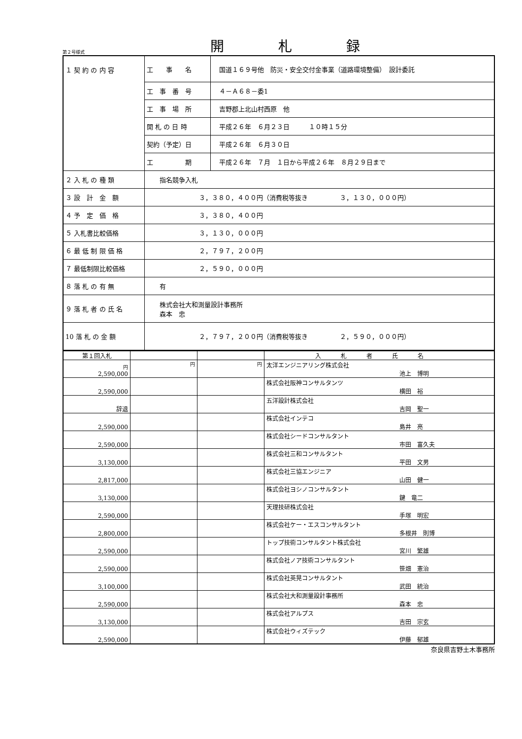第２号様式
開札録
| １ 契 約 の 内 容 | 工 事 名 | 国道１６９号他 防災・安全交付金事業（道路環境整備） 設計委託 |
| | 工 事 番 号 | ４－Ａ６８－委1 |
| | 工 事 場 所 | 吉野郡上北山村西原 他 |
| | 開 札 の 日 時 | 平成２６年 ６月２３日 １０時１５分 |
| | 契約（予定）日 | 平成２６年 ６月３０日 |
| | 工 期 | 平成２６年 ７月 １日から平成２６年 ８月２９日まで |
| ２ 入 札 の 種 類 | 指名競争入札 | |
| ３ 設 計 金 額 | ３，３８０，４００円（消費税等抜き ３，１３０，０００円） | |
| ４ 予 定 価 格 | ３，３８０，４００円 | |
| ５ 入札書比較価格 | ３，１３０，０００円 | |
| ６ 最 低 制 限 価 格 | ２，７９７，２００円 | |
| ７ 最低制限比較価格 | ２，５９０，０００円 | |
| ８ 落 札 の 有 無 | 有 | |
| ９ 落 札 者 の 氏 名 | 株式会社大和測量設計事務所 森本 忠 | |
| 10 落 札 の 金 額 | ２，７９７，２００円（消費税等抜き ２，５９０，０００円） | |
| 第１回入札 | | | 入札者氏名 |
| 円 2,590,000 | 円 | 円 | 太洋エンジニアリング株式会社 池上 博明 |
| 2,590,000 | | | 株式会社阪神コンサルタンツ 横田 裕 |
| 辞退 | | | 五洋設計株式会社 吉岡 聖一 |
| 2,590,000 | | | 株式会社インテコ 島井 亮 |
| 2,590,000 | | | 株式会社シードコンサルタント 市田 富久夫 |
| 3,130,000 | | | 株式会社三和コンサルタント 平田 文男 |
| 2,817,000 | | | 株式会社三協エンジニア 山田 健一 |
| 3,130,000 | | | 株式会社ヨシノコンサルタント 鍵 竜二 |
| 2,590,000 | | | 天理技研株式会社 手塚 明宏 |
| 2,800,000 | | | 株式会社ケー・エスコンサルタント 多根井 則博 |
| 2,590,000 | | | トップ技術コンサルタント株式会社 宮川 繁雄 |
| 2,590,000 | | | 株式会社ノア技術コンサルタント 笹畑 憲治 |
| 3,100,000 | | | 株式会社英晃コンサルタント 武田 統治 |
| 2,590,000 | | | 株式会社大和測量設計事務所 森本 忠 |
| 3,130,000 | | | 株式会社アルプス 吉田 宗玄 |
| 2,590,000 | | | 株式会社ウィズテック 伊藤 郁雄 |
奈良県吉野土木事務所